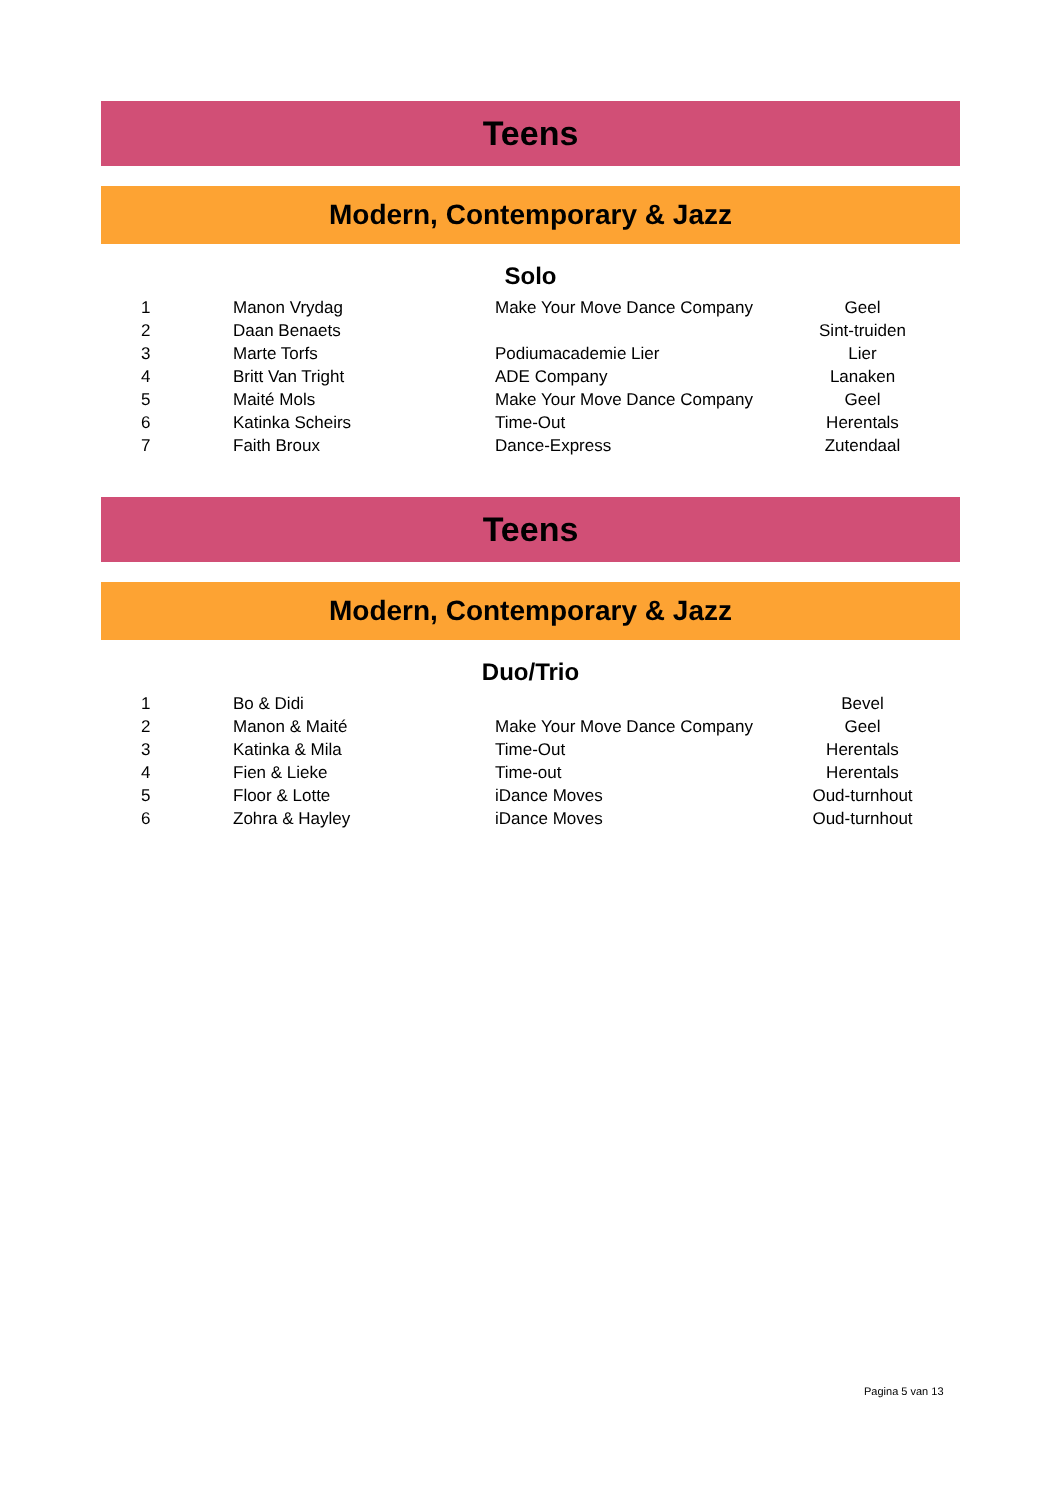Teens
Modern, Contemporary & Jazz
Solo
| 1 | Manon Vrydag | Make Your Move Dance Company | Geel |
| 2 | Daan Benaets | | Sint-truiden |
| 3 | Marte Torfs | Podiumacademie Lier | Lier |
| 4 | Britt Van Tright | ADE Company | Lanaken |
| 5 | Maité Mols | Make Your Move Dance Company | Geel |
| 6 | Katinka Scheirs | Time-Out | Herentals |
| 7 | Faith Broux | Dance-Express | Zutendaal |
Teens
Modern, Contemporary & Jazz
Duo/Trio
| 1 | Bo & Didi | | Bevel |
| 2 | Manon & Maité | Make Your Move Dance Company | Geel |
| 3 | Katinka & Mila | Time-Out | Herentals |
| 4 | Fien & Lieke | Time-out | Herentals |
| 5 | Floor & Lotte | iDance Moves | Oud-turnhout |
| 6 | Zohra & Hayley | iDance Moves | Oud-turnhout |
Pagina 5 van 13